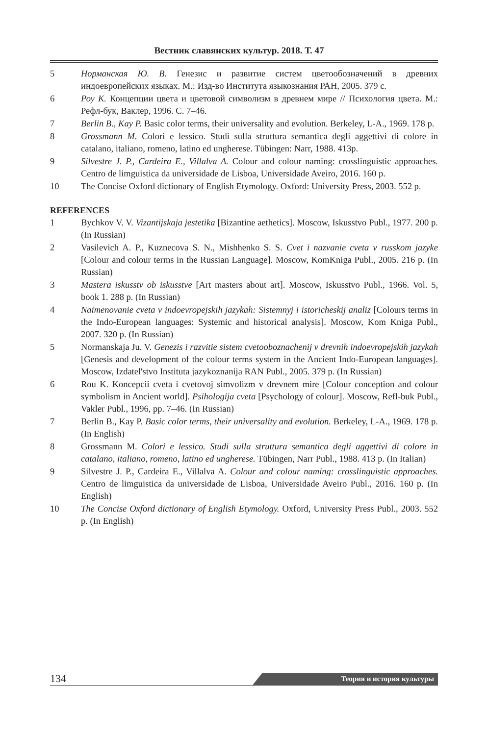Вестник славянских культур. 2018. Т. 47
5 Норманская Ю. В. Генезис и развитие систем цветообозначений в древних индоевропейских языках. М.: Изд-во Института языкознания РАН, 2005. 379 с.
6 Роу К. Концепции цвета и цветовой символизм в древнем мире // Психология цвета. М.: Рефл-бук, Ваклер, 1996. С. 7–46.
7 Berlin B., Kay P. Basic color terms, their universality and evolution. Berkeley, L-A., 1969. 178 p.
8 Grossmann M. Colori e lessico. Studi sulla struttura semantica degli aggettivi di colore in catalano, italiano, romeno, latino ed ungherese. Tübingen: Narr, 1988. 413p.
9 Silvestre J. P., Cardeira E., Villalva A. Colour and colour naming: crosslinguistic approaches. Centro de limguistica da universidade de Lisboa, Universidade Aveiro, 2016. 160 p.
10 The Concise Oxford dictionary of English Etymology. Oxford: University Press, 2003. 552 p.
REFERENCES
1 Bychkov V. V. Vizantijskaja jestetika [Bizantine aethetics]. Moscow, Iskusstvo Publ., 1977. 200 p. (In Russian)
2 Vasilevich A. P., Kuznecova S. N., Mishhenko S. S. Cvet i nazvanie cveta v russkom jazyke [Colour and colour terms in the Russian Language]. Moscow, KomKniga Publ., 2005. 216 p. (In Russian)
3 Mastera iskusstv ob iskusstve [Art masters about art]. Moscow, Iskusstvo Publ., 1966. Vol. 5, book 1. 288 p. (In Russian)
4 Naimenovanie cveta v indoevropejskih jazykah: Sistemnyj i istoricheskij analiz [Colours terms in the Indo-European languages: Systemic and historical analysis]. Moscow, Kom Kniga Publ., 2007. 320 p. (In Russian)
5 Normanskaja Ju. V. Genezis i razvitie sistem cvetooboznachenij v drevnih indoevropejskih jazykah [Genesis and development of the colour terms system in the Ancient Indo-European languages]. Moscow, Izdatel'stvo Instituta jazykoznanija RAN Publ., 2005. 379 p. (In Russian)
6 Rou K. Koncepcii cveta i cvetovoj simvolizm v drevnem mire [Colour conception and colour symbolism in Ancient world]. Psihologija cveta [Psychology of colour]. Moscow, Refl-buk Publ., Vakler Publ., 1996, pp. 7–46. (In Russian)
7 Berlin B., Kay P. Basic color terms, their universality and evolution. Berkeley, L-A., 1969. 178 p. (In English)
8 Grossmann M. Colori e lessico. Studi sulla struttura semantica degli aggettivi di colore in catalano, italiano, romeno, latino ed ungherese. Tübingen, Narr Publ., 1988. 413 p. (In Italian)
9 Silvestre J. P., Cardeira E., Villalva A. Colour and colour naming: crosslinguistic approaches. Centro de limguistica da universidade de Lisboa, Universidade Aveiro Publ., 2016. 160 p. (In English)
10 The Concise Oxford dictionary of English Etymology. Oxford, University Press Publ., 2003. 552 p. (In English)
134
Теория и история культуры